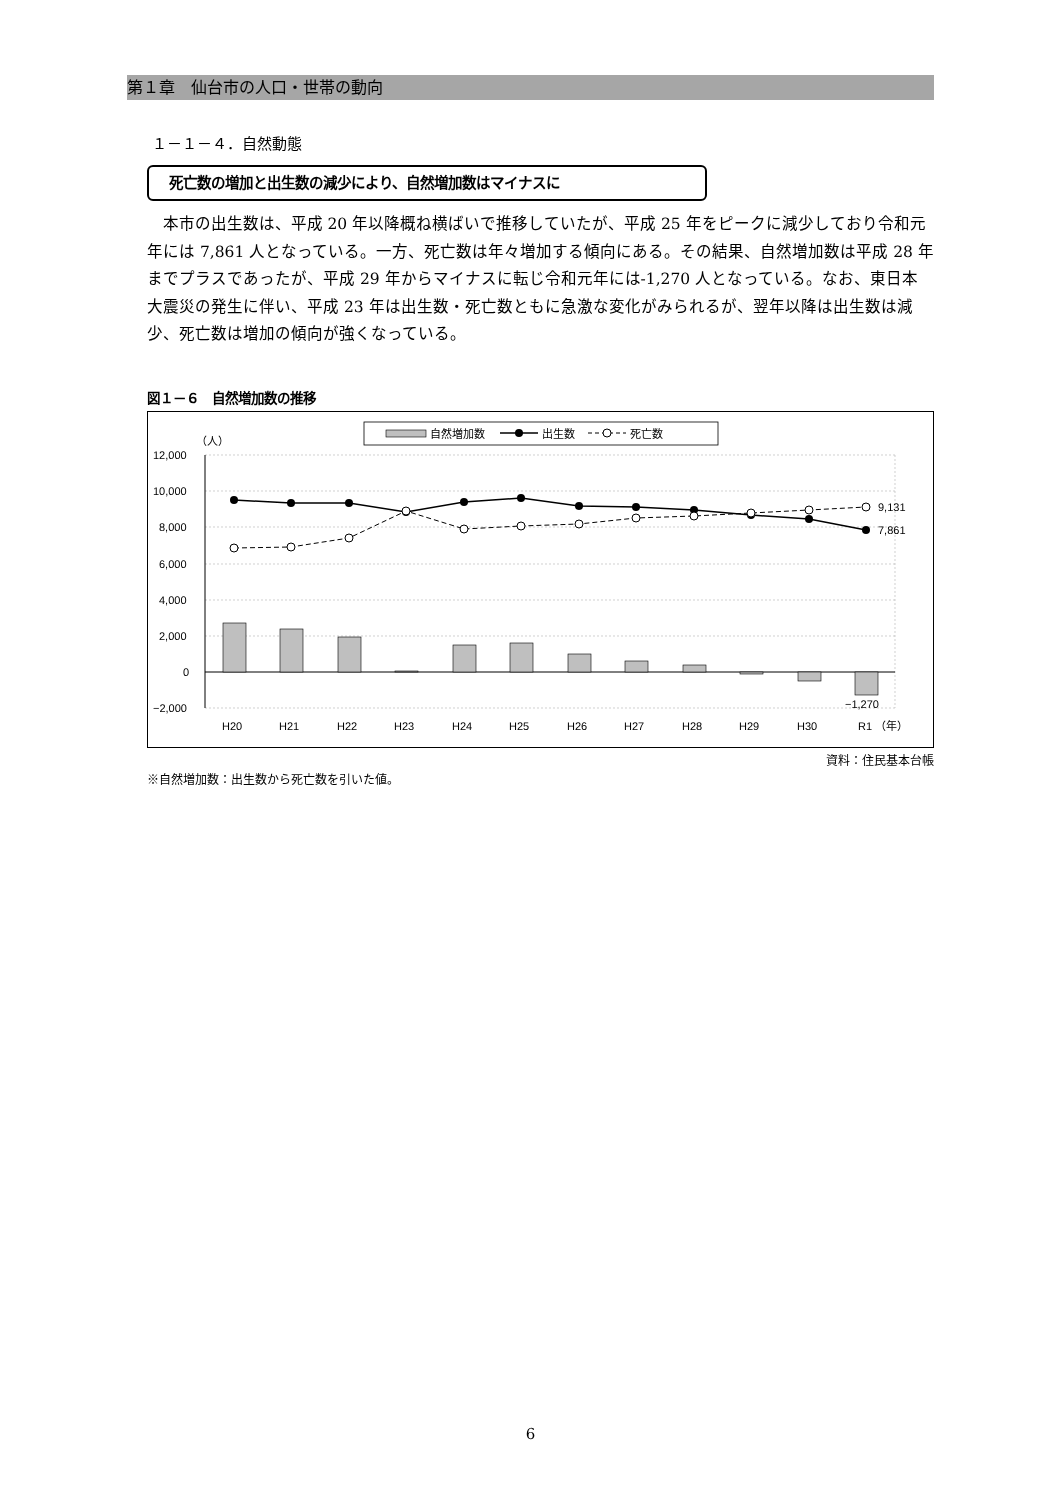第１章　仙台市の人口・世帯の動向
１－１－４．自然動態
死亡数の増加と出生数の減少により、自然増加数はマイナスに
本市の出生数は、平成 20 年以降概ね横ばいで推移していたが、平成 25 年をピークに減少しており令和元年には 7,861 人となっている。一方、死亡数は年々増加する傾向にある。その結果、自然増加数は平成 28 年までプラスであったが、平成 29 年からマイナスに転じ令和元年には-1,270 人となっている。なお、東日本大震災の発生に伴い、平成 23 年は出生数・死亡数ともに急激な変化がみられるが、翌年以降は出生数は減少、死亡数は増加の傾向が強くなっている。
図１－６　自然増加数の推移
自然増加数
出生数
死亡数
（人）
12,000
10,000
8,000
6,000
4,000
2,000
0
−2,000
9,131
7,861
−1,270
H20
H21
H22
H23
H24
H25
H26
H27
H28
H29
H30
R1
（年）
資料：住民基本台帳
※自然増加数：出生数から死亡数を引いた値。
6